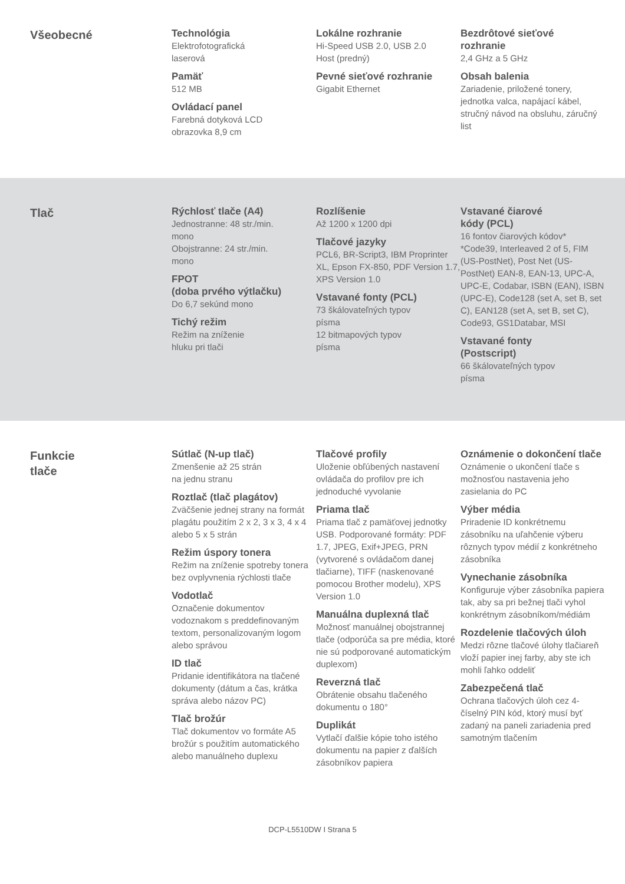Všeobecné
Technológia
Elektrofotografická
laserová
Pamäť
512 MB
Ovládací panel
Farebná dotyková LCD
obrazovka 8,9 cm
Lokálne rozhranie
Hi-Speed USB 2.0, USB 2.0
Host (predný)
Pevné sieťové rozhranie
Gigabit Ethernet
Bezdrôtové sieťové
rozhranie
2,4 GHz a 5 GHz
Obsah balenia
Zariadenie, priložené tonery, jednotka valca, napájací kábel, stručný návod na obsluhu, záručný list
Tlač
Rýchlosť tlače (A4)
Jednostranne: 48 str./min.
mono
Obojstranne: 24 str./min.
mono
FPOT
(doba prvého výtlačku)
Do 6,7 sekúnd mono
Tichý režim
Režim na zníženie
hluku pri tlači
Rozlíšenie
Až 1200 x 1200 dpi
Tlačové jazyky
PCL6, BR-Script3, IBM Proprinter XL, Epson FX-850, PDF Version 1.7, XPS Version 1.0
Vstavané fonty (PCL)
73 škálovateľných typov
písma
12 bitmapových typov
písma
Vstavané čiarové
kódy (PCL)
16 fontov čiarových kódov*
*Code39, Interleaved 2 of 5, FIM (US-PostNet), Post Net (US-PostNet) EAN-8, EAN-13, UPC-A, UPC-E, Codabar, ISBN (EAN), ISBN (UPC-E), Code128 (set A, set B, set C), EAN128 (set A, set B, set C), Code93, GS1Databar, MSI
Vstavané fonty
(Postscript)
66 škálovateľných typov
písma
Funkcie
tlače
Sútlač (N-up tlač)
Zmenšenie až 25 strán
na jednu stranu
Roztlač (tlač plagátov)
Zväčšenie jednej strany na formát plagátu použitím 2 x 2, 3 x 3, 4 x 4 alebo 5 x 5 strán
Režim úspory tonera
Režim na zníženie spotreby tonera bez ovplyvnenia rýchlosti tlače
Vodotlač
Označenie dokumentov vodoznakom s preddefinovaným textom, personalizovaným logom alebo správou
ID tlač
Pridanie identifikátora na tlačené dokumenty (dátum a čas, krátka správa alebo názov PC)
Tlač brožúr
Tlač dokumentov vo formáte A5 brožúr s použitím automatického alebo manuálneho duplexu
Tlačové profily
Uloženie obľúbených nastavení ovládača do profilov pre ich jednoduché vyvolanie
Priama tlač
Priama tlač z pamäťovej jednotky USB. Podporované formáty: PDF 1.7, JPEG, Exif+JPEG, PRN (vytvorené s ovládačom danej tlačiarne), TIFF (naskenované pomocou Brother modelu), XPS Version 1.0
Manuálna duplexná tlač
Možnosť manuálnej obojstrannej tlače (odporúča sa pre média, ktoré nie sú podporované automatickým duplexom)
Reverzná tlač
Obrátenie obsahu tlačeného dokumentu o 180°
Duplikát
Vytlačí ďalšie kópie toho istého dokumentu na papier z ďalších zásobníkov papiera
Oznámenie o dokončení tlače
Oznámenie o ukončení tlače s možnosťou nastavenia jeho zasielania do PC
Výber média
Priradenie ID konkrétnemu zásobníku na uľahčenie výberu rôznych typov médií z konkrétneho zásobníka
Vynechanie zásobníka
Konfiguruje výber zásobníka papiera tak, aby sa pri bežnej tlači vyhol konkrétnym zásobníkom/médiám
Rozdelenie tlačových úloh
Medzi rôzne tlačové úlohy tlačiareň vloží papier inej farby, aby ste ich mohli ľahko oddeliť
Zabezpečená tlač
Ochrana tlačových úloh cez 4-číselný PIN kód, ktorý musí byť zadaný na paneli zariadenia pred samotným tlačením
DCP-L5510DW I Strana 5